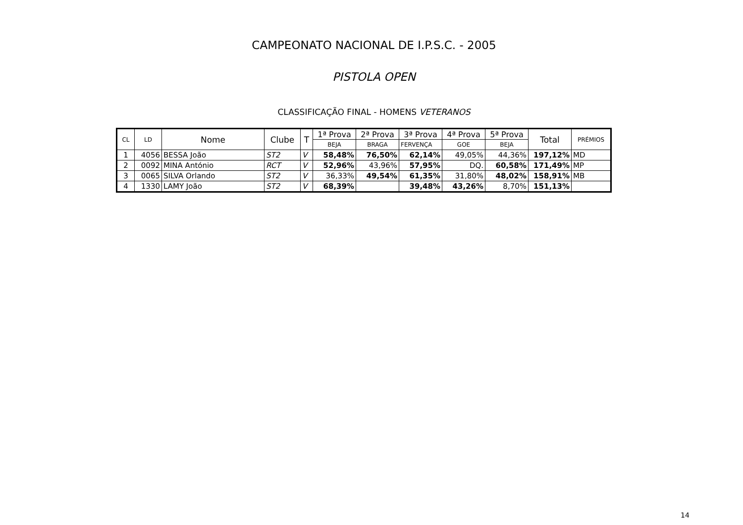CAMPEONATO NACIONAL DE I.P.S.C. - 2005
PISTOLA OPEN
CLASSIFICAÇÃO FINAL - HOMENS VETERANOS
| CL | LD | Nome | Clube | T | 1ª Prova | 2ª Prova | 3ª Prova | 4ª Prova | 5ª Prova | Total | PRÉMIOS |
| --- | --- | --- | --- | --- | --- | --- | --- | --- | --- | --- | --- |
| | | | | | BEJA | BRAGA | FERVENÇA | GOE | BEJA | | |
| 1 | 4056 | BESSA João | ST2 | V | 58,48% | 76,50% | 62,14% | 49,05% | 44,36% | 197,12% | MD |
| 2 | 0092 | MINA António | RCT | V | 52,96% | 43,96% | 57,95% | DQ. | 60,58% | 171,49% | MP |
| 3 | 0065 | SILVA Orlando | ST2 | V | 36,33% | 49,54% | 61,35% | 31,80% | 48,02% | 158,91% | MB |
| 4 | 1330 | LAMY João | ST2 | V | 68,39% | | 39,48% | 43,26% | 8,70% | 151,13% | |
14